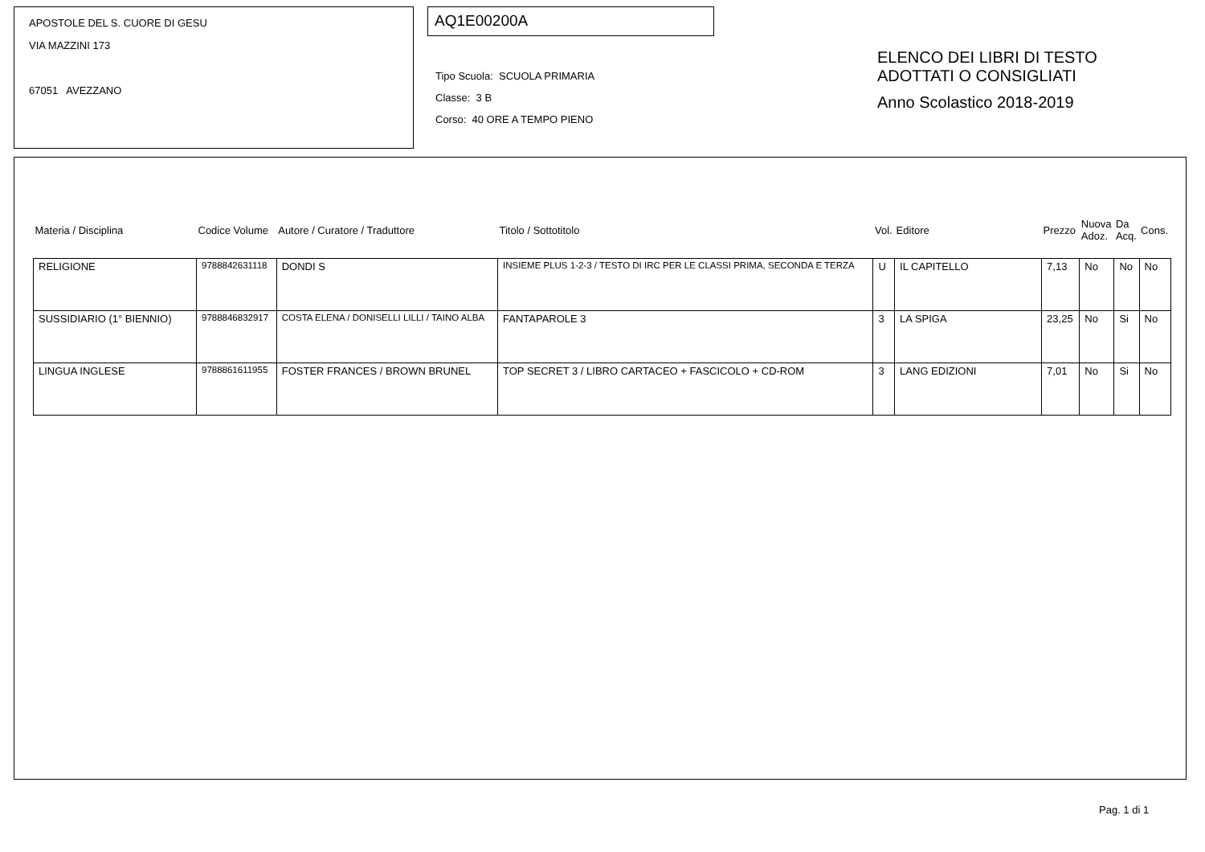APOSTOLE DEL S. CUORE DI GESU
VIA MAZZINI 173
67051 AVEZZANO
AQ1E00200A
Tipo Scuola: SCUOLA PRIMARIA
Classe: 3 B
Corso: 40 ORE A TEMPO PIENO
ELENCO DEI LIBRI DI TESTO
ADOTTATI O CONSIGLIATI
Anno Scolastico 2018-2019
| Materia / Disciplina | Codice Volume | Autore / Curatore / Traduttore | Titolo / Sottotitolo | Vol. | Editore | Prezzo | Nuova Adoz. | Da Acq. | Cons. |
| --- | --- | --- | --- | --- | --- | --- | --- | --- | --- |
| RELIGIONE | 9788842631118 | DONDI S | INSIEME PLUS 1-2-3 / TESTO DI IRC PER LE CLASSI PRIMA, SECONDA E TERZA | U | IL CAPITELLO | 7,13 | No | No | No |
| SUSSIDIARIO (1° BIENNIO) | 9788846832917 | COSTA ELENA / DONISELLI LILLI / TAINO ALBA | FANTAPAROLE 3 | 3 | LA SPIGA | 23,25 | No | Si | No |
| LINGUA INGLESE | 9788861611955 | FOSTER FRANCES / BROWN BRUNEL | TOP SECRET 3 / LIBRO CARTACEO + FASCICOLO + CD-ROM | 3 | LANG EDIZIONI | 7,01 | No | Si | No |
Pag. 1 di 1